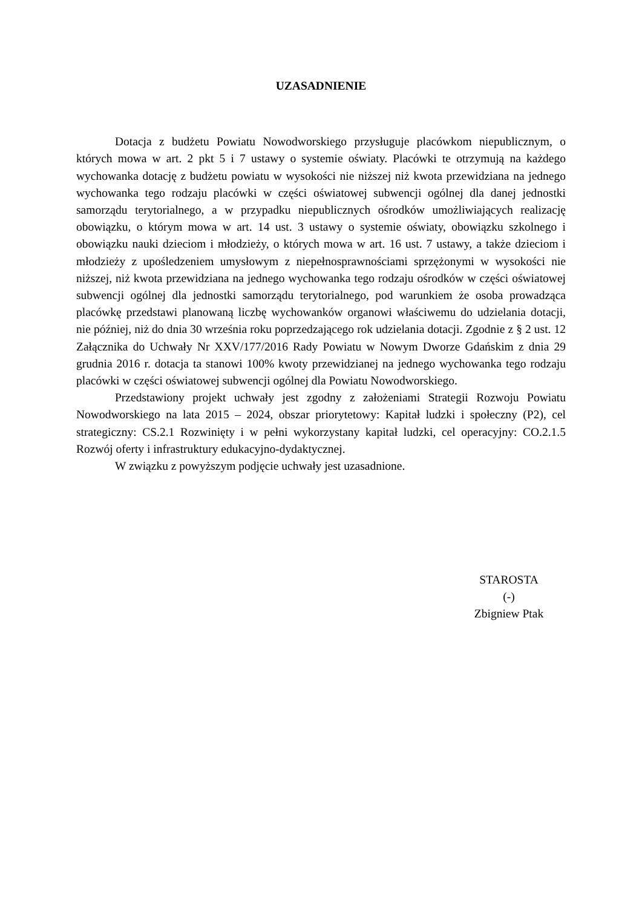UZASADNIENIE
Dotacja z budżetu Powiatu Nowodworskiego przysługuje placówkom niepublicznym, o których mowa w art. 2 pkt 5 i 7 ustawy o systemie oświaty. Placówki te otrzymują na każdego wychowanka dotację z budżetu powiatu w wysokości nie niższej niż kwota przewidziana na jednego wychowanka tego rodzaju placówki w części oświatowej subwencji ogólnej dla danej jednostki samorządu terytorialnego, a w przypadku niepublicznych ośrodków umożliwiających realizację obowiązku, o którym mowa w art. 14 ust. 3 ustawy o systemie oświaty, obowiązku szkolnego i obowiązku nauki dzieciom i młodzieży, o których mowa w art. 16 ust. 7 ustawy, a także dzieciom i młodzieży z upośledzeniem umysłowym z niepełnosprawnościami sprzężonymi w wysokości nie niższej, niż kwota przewidziana na jednego wychowanka tego rodzaju ośrodków w części oświatowej subwencji ogólnej dla jednostki samorządu terytorialnego, pod warunkiem że osoba prowadząca placówkę przedstawi planowaną liczbę wychowanków organowi właściwemu do udzielania dotacji, nie później, niż do dnia 30 września roku poprzedzającego rok udzielania dotacji. Zgodnie z § 2 ust. 12 Załącznika do Uchwały Nr XXV/177/2016 Rady Powiatu w Nowym Dworze Gdańskim z dnia 29 grudnia 2016 r. dotacja ta stanowi 100% kwoty przewidzianej na jednego wychowanka tego rodzaju placówki w części oświatowej subwencji ogólnej dla Powiatu Nowodworskiego.
Przedstawiony projekt uchwały jest zgodny z założeniami Strategii Rozwoju Powiatu Nowodworskiego na lata 2015 – 2024, obszar priorytetowy: Kapitał ludzki i społeczny (P2), cel strategiczny: CS.2.1 Rozwinięty i w pełni wykorzystany kapitał ludzki, cel operacyjny: CO.2.1.5 Rozwój oferty i infrastruktury edukacyjno-dydaktycznej.
W związku z powyższym podjęcie uchwały jest uzasadnione.
STAROSTA
(-)
Zbigniew Ptak